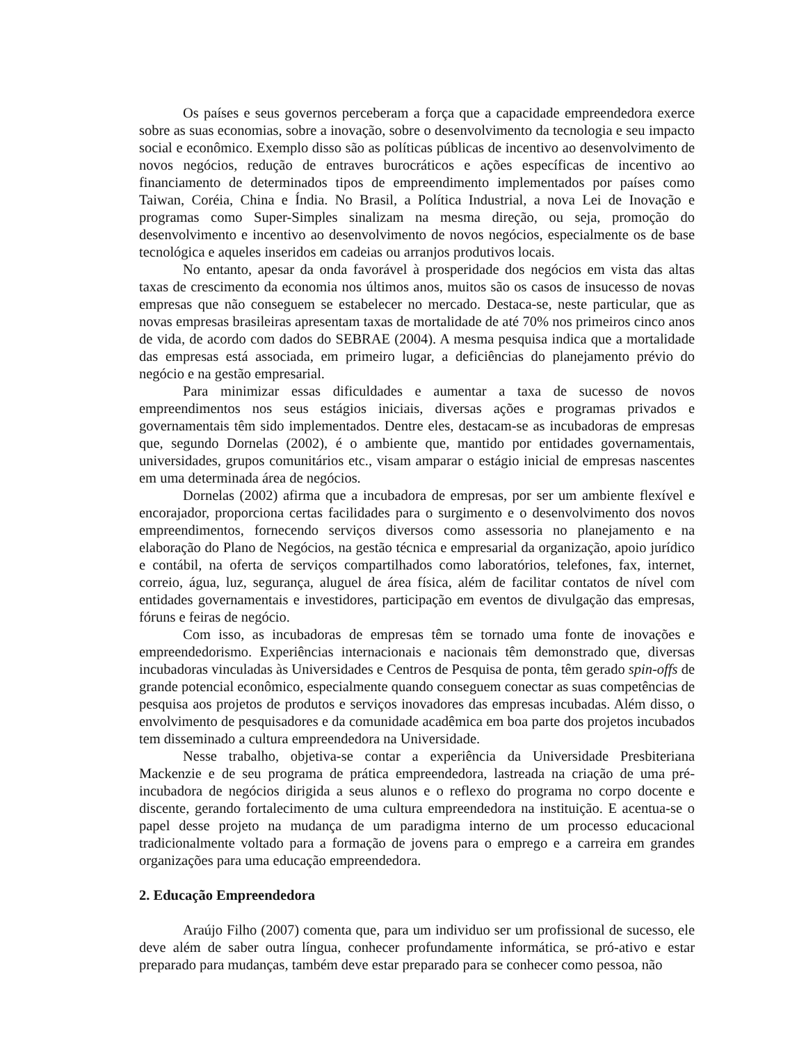Os países e seus governos perceberam a força que a capacidade empreendedora exerce sobre as suas economias, sobre a inovação, sobre o desenvolvimento da tecnologia e seu impacto social e econômico. Exemplo disso são as políticas públicas de incentivo ao desenvolvimento de novos negócios, redução de entraves burocráticos e ações específicas de incentivo ao financiamento de determinados tipos de empreendimento implementados por países como Taiwan, Coréia, China e Índia. No Brasil, a Política Industrial, a nova Lei de Inovação e programas como Super-Simples sinalizam na mesma direção, ou seja, promoção do desenvolvimento e incentivo ao desenvolvimento de novos negócios, especialmente os de base tecnológica e aqueles inseridos em cadeias ou arranjos produtivos locais.
No entanto, apesar da onda favorável à prosperidade dos negócios em vista das altas taxas de crescimento da economia nos últimos anos, muitos são os casos de insucesso de novas empresas que não conseguem se estabelecer no mercado. Destaca-se, neste particular, que as novas empresas brasileiras apresentam taxas de mortalidade de até 70% nos primeiros cinco anos de vida, de acordo com dados do SEBRAE (2004). A mesma pesquisa indica que a mortalidade das empresas está associada, em primeiro lugar, a deficiências do planejamento prévio do negócio e na gestão empresarial.
Para minimizar essas dificuldades e aumentar a taxa de sucesso de novos empreendimentos nos seus estágios iniciais, diversas ações e programas privados e governamentais têm sido implementados. Dentre eles, destacam-se as incubadoras de empresas que, segundo Dornelas (2002), é o ambiente que, mantido por entidades governamentais, universidades, grupos comunitários etc., visam amparar o estágio inicial de empresas nascentes em uma determinada área de negócios.
Dornelas (2002) afirma que a incubadora de empresas, por ser um ambiente flexível e encorajador, proporciona certas facilidades para o surgimento e o desenvolvimento dos novos empreendimentos, fornecendo serviços diversos como assessoria no planejamento e na elaboração do Plano de Negócios, na gestão técnica e empresarial da organização, apoio jurídico e contábil, na oferta de serviços compartilhados como laboratórios, telefones, fax, internet, correio, água, luz, segurança, aluguel de área física, além de facilitar contatos de nível com entidades governamentais e investidores, participação em eventos de divulgação das empresas, fóruns e feiras de negócio.
Com isso, as incubadoras de empresas têm se tornado uma fonte de inovações e empreendedorismo. Experiências internacionais e nacionais têm demonstrado que, diversas incubadoras vinculadas às Universidades e Centros de Pesquisa de ponta, têm gerado spin-offs de grande potencial econômico, especialmente quando conseguem conectar as suas competências de pesquisa aos projetos de produtos e serviços inovadores das empresas incubadas. Além disso, o envolvimento de pesquisadores e da comunidade acadêmica em boa parte dos projetos incubados tem disseminado a cultura empreendedora na Universidade.
Nesse trabalho, objetiva-se contar a experiência da Universidade Presbiteriana Mackenzie e de seu programa de prática empreendedora, lastreada na criação de uma pré-incubadora de negócios dirigida a seus alunos e o reflexo do programa no corpo docente e discente, gerando fortalecimento de uma cultura empreendedora na instituição. E acentua-se o papel desse projeto na mudança de um paradigma interno de um processo educacional tradicionalmente voltado para a formação de jovens para o emprego e a carreira em grandes organizações para uma educação empreendedora.
2. Educação Empreendedora
Araújo Filho (2007) comenta que, para um individuo ser um profissional de sucesso, ele deve além de saber outra língua, conhecer profundamente informática, se pró-ativo e estar preparado para mudanças, também deve estar preparado para se conhecer como pessoa, não